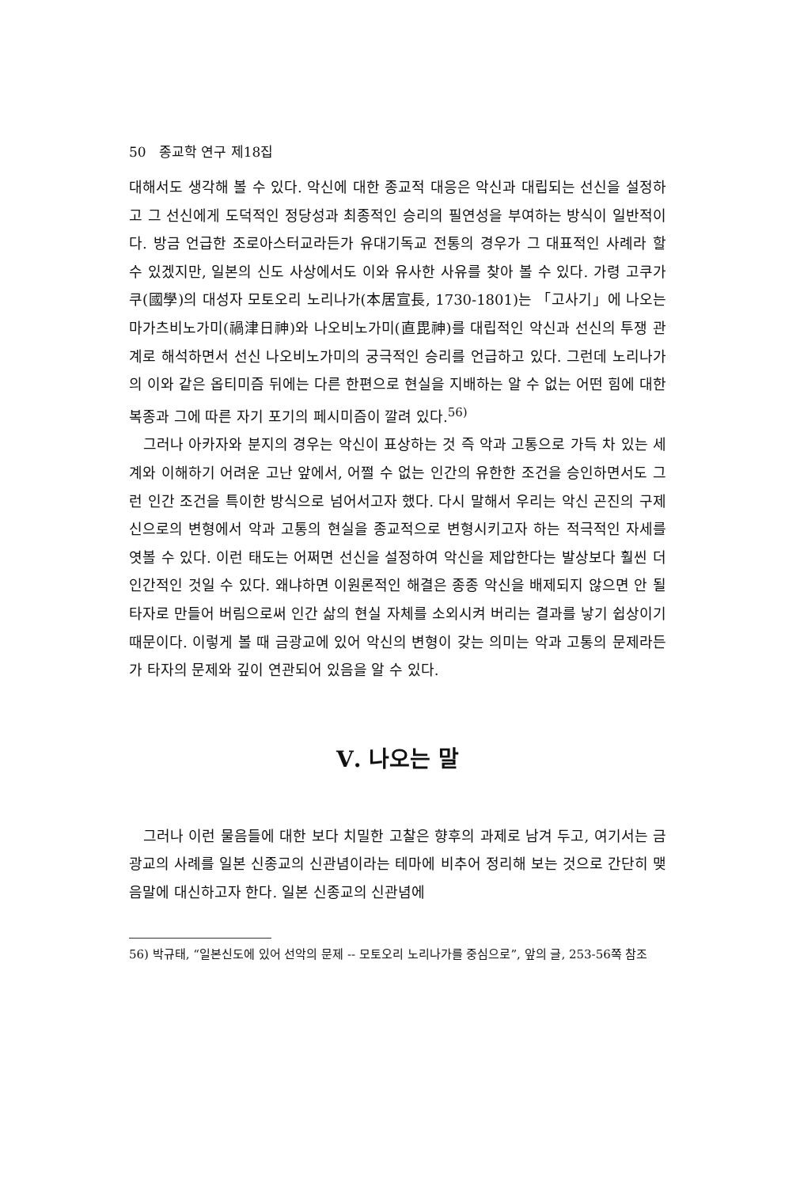50 종교학 연구 제18집
대해서도 생각해 볼 수 있다. 악신에 대한 종교적 대응은 악신과 대립되는 선신을 설정하고 그 선신에게 도덕적인 정당성과 최종적인 승리의 필연성을 부여하는 방식이 일반적이다. 방금 언급한 조로아스터교라든가 유대기독교 전통의 경우가 그 대표적인 사례라 할 수 있겠지만, 일본의 신도 사상에서도 이와 유사한 사유를 찾아 볼 수 있다. 가령 고쿠가쿠(國學)의 대성자 모토오리 노리나가(本居宣長, 1730-1801)는 「고사기」에 나오는 마가츠비노가미(禍津日神)와 나오비노가미(直毘神)를 대립적인 악신과 선신의 투쟁 관계로 해석하면서 선신 나오비노가미의 궁극적인 승리를 언급하고 있다. 그런데 노리나가의 이와 같은 옵티미즘 뒤에는 다른 한편으로 현실을 지배하는 알 수 없는 어떤 힘에 대한 복종과 그에 따른 자기 포기의 페시미즘이 깔려 있다.<sup>56)</sup>
그러나 아카자와 분지의 경우는 악신이 표상하는 것 즉 악과 고통으로 가득 차 있는 세계와 이해하기 어려운 고난 앞에서, 어쩔 수 없는 인간의 유한한 조건을 승인하면서도 그런 인간 조건을 특이한 방식으로 넘어서고자 했다. 다시 말해서 우리는 악신 곤진의 구제신으로의 변형에서 악과 고통의 현실을 종교적으로 변형시키고자 하는 적극적인 자세를 엿볼 수 있다. 이런 태도는 어쩌면 선신을 설정하여 악신을 제압한다는 발상보다 훨씬 더 인간적인 것일 수 있다. 왜냐하면 이원론적인 해결은 종종 악신을 배제되지 않으면 안 될 타자로 만들어 버림으로써 인간 삶의 현실 자체를 소외시켜 버리는 결과를 낳기 쉽상이기 때문이다. 이렇게 볼 때 금광교에 있어 악신의 변형이 갖는 의미는 악과 고통의 문제라든가 타자의 문제와 깊이 연관되어 있음을 알 수 있다.
Ⅴ. 나오는 말
그러나 이런 물음들에 대한 보다 치밀한 고찰은 향후의 과제로 남겨 두고, 여기서는 금광교의 사례를 일본 신종교의 신관념이라는 테마에 비추어 정리해 보는 것으로 간단히 맺음말에 대신하고자 한다. 일본 신종교의 신관념에
56) 박규태, “일본신도에 있어 선악의 문제 -- 모토오리 노리나가를 중심으로”, 앞의 글, 253-56쪽 참조